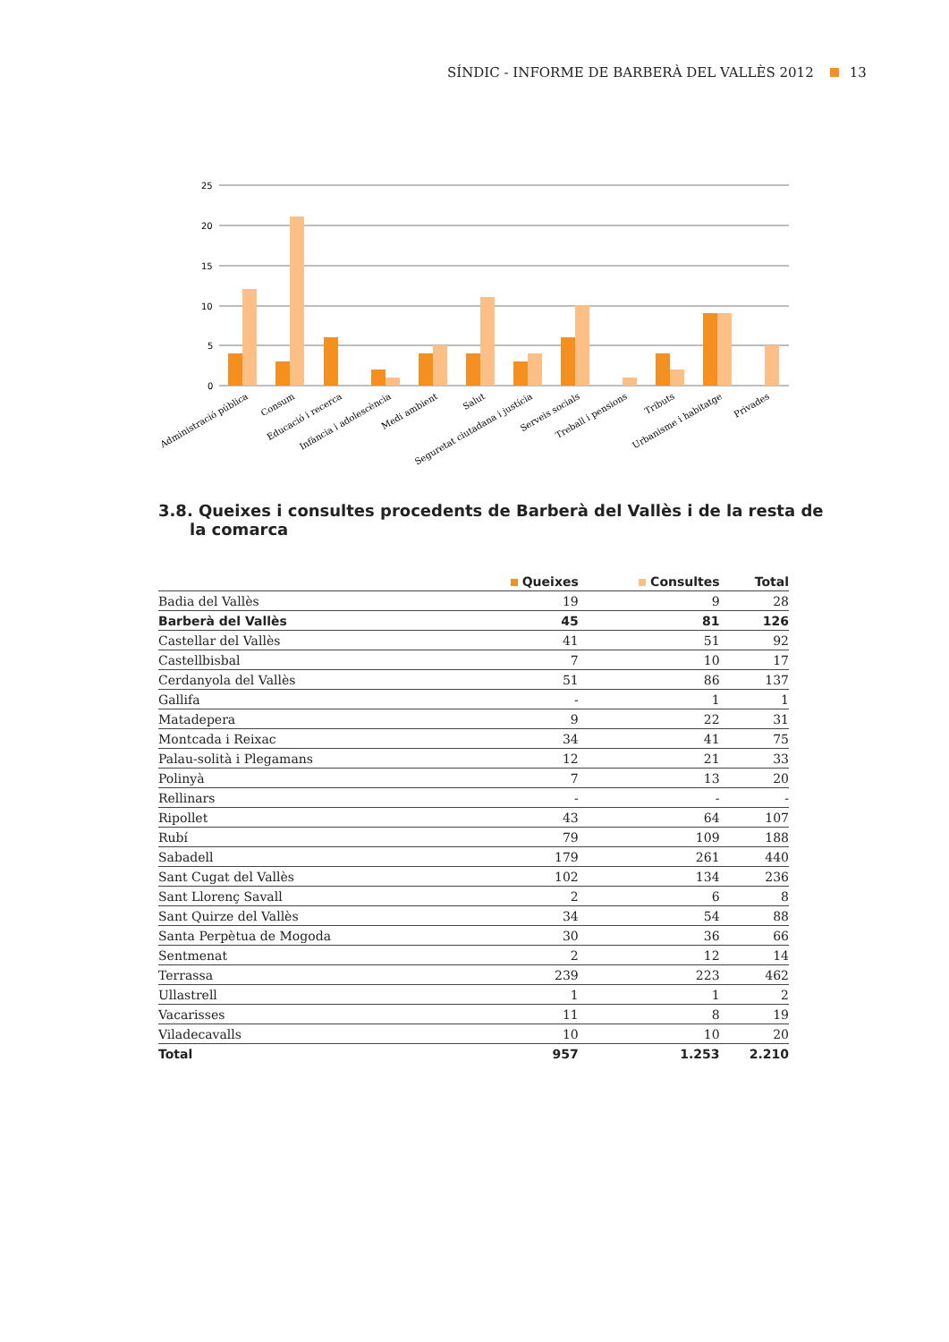SÍNDIC - INFORME DE BARBERÀ DEL VALLÈS 2012 13
25
20
15
10
5
0
Administració pública
Consum
Educació i recerca
Infància i adolescència
Medi ambient
Salut
Seguretat ciutadana i justícia
Serveis socials
Treball i pensions
Tributs
Urbanisme i habitatge
Privades
3.8. Queixes i consultes procedents de Barberà del Vallès i de la resta de la comarca
| | Queixes | Consultes | Total |
| --- | --- | --- | --- |
| Badia del Vallès | 19 | 9 | 28 |
| Barberà del Vallès | 45 | 81 | 126 |
| Castellar del Vallès | 41 | 51 | 92 |
| Castellbisbal | 7 | 10 | 17 |
| Cerdanyola del Vallès | 51 | 86 | 137 |
| Gallifa | - | 1 | 1 |
| Matadepera | 9 | 22 | 31 |
| Montcada i Reixac | 34 | 41 | 75 |
| Palau-solità i Plegamans | 12 | 21 | 33 |
| Polinyà | 7 | 13 | 20 |
| Rellinars | - | - | - |
| Ripollet | 43 | 64 | 107 |
| Rubí | 79 | 109 | 188 |
| Sabadell | 179 | 261 | 440 |
| Sant Cugat del Vallès | 102 | 134 | 236 |
| Sant Llorenç Savall | 2 | 6 | 8 |
| Sant Quirze del Vallès | 34 | 54 | 88 |
| Santa Perpètua de Mogoda | 30 | 36 | 66 |
| Sentmenat | 2 | 12 | 14 |
| Terrassa | 239 | 223 | 462 |
| Ullastrell | 1 | 1 | 2 |
| Vacarisses | 11 | 8 | 19 |
| Viladecavalls | 10 | 10 | 20 |
| Total | 957 | 1.253 | 2.210 |